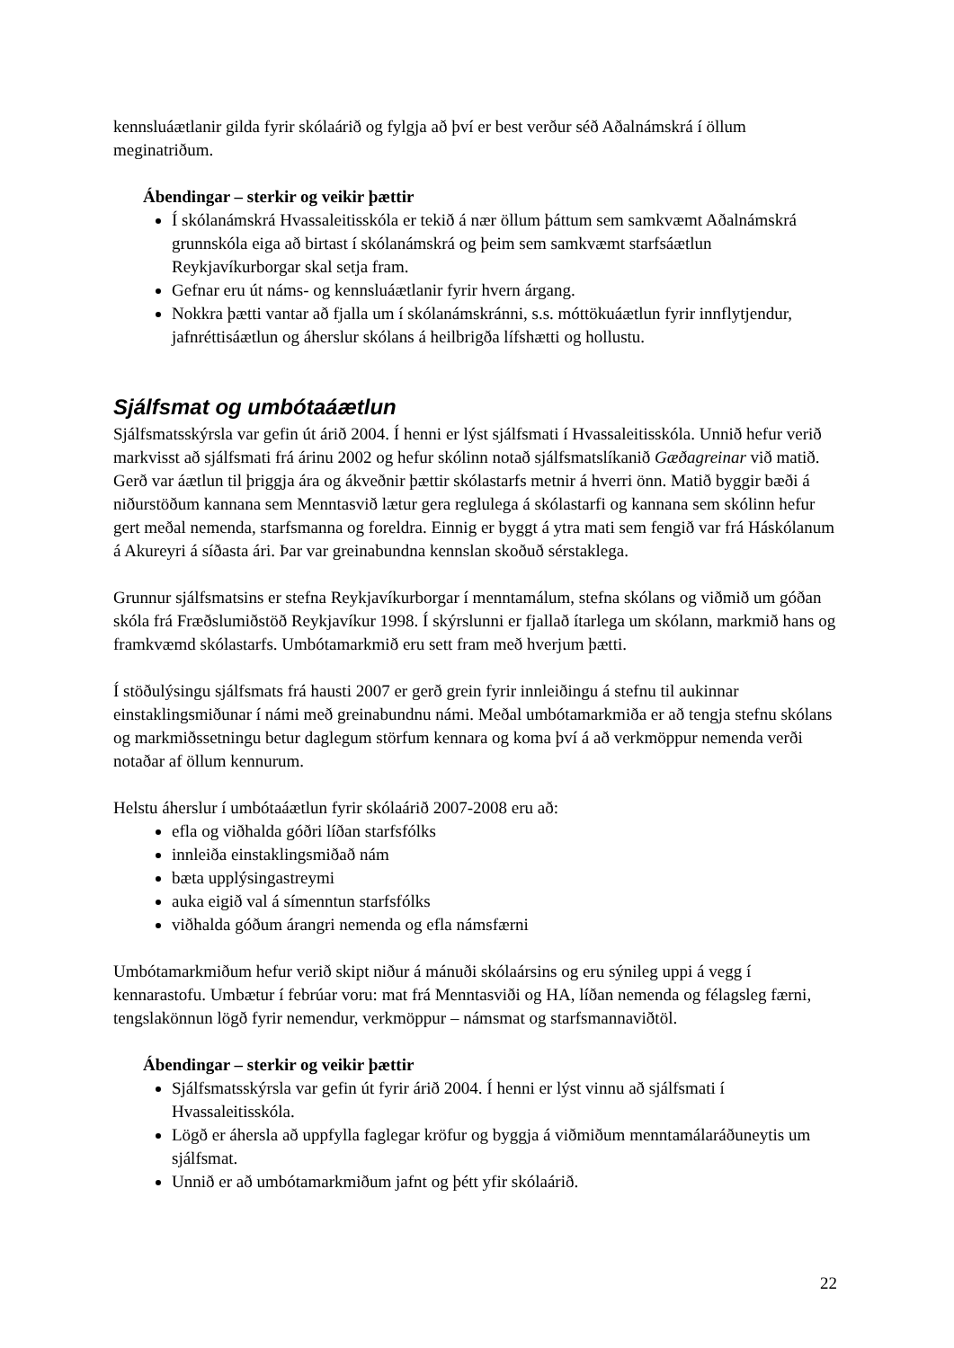kennsluáætlanir gilda fyrir skólaárið og fylgja að því er best verður séð Aðalnámskrá í öllum meginatriðum.
Ábendingar – sterkir og veikir þættir
Í skólanámskrá Hvassaleitisskóla er tekið á nær öllum þáttum sem samkvæmt Aðalnámskrá grunnskóla eiga að birtast í skólanámskrá og þeim sem samkvæmt starfsáætlun Reykjavíkurborgar skal setja fram.
Gefnar eru út náms- og kennsluáætlanir fyrir hvern árgang.
Nokkra þætti vantar að fjalla um í skólanámskránni, s.s. móttökuáætlun fyrir innflytjendur, jafnréttisáætlun og áherslur skólans á heilbrigða lífshætti og hollustu.
Sjálfsmat og umbótaáætlun
Sjálfsmatsskýrsla var gefin út árið 2004. Í henni er lýst sjálfsmati í Hvassaleitisskóla. Unnið hefur verið markvisst að sjálfsmati frá árinu 2002 og hefur skólinn notað sjálfsmatslíkanið Gæðagreinar við matið. Gerð var áætlun til þriggja ára og ákveðnir þættir skólastarfs metnir á hverri önn. Matið byggir bæði á niðurstöðum kannana sem Menntasvið lætur gera reglulega á skólastarfi og kannana sem skólinn hefur gert meðal nemenda, starfsmanna og foreldra. Einnig er byggt á ytra mati sem fengið var frá Háskólanum á Akureyri á síðasta ári. Þar var greinabundna kennslan skoðuð sérstaklega.
Grunnur sjálfsmatsins er stefna Reykjavíkurborgar í menntamálum, stefna skólans og viðmið um góðan skóla frá Fræðslumiðstöð Reykjavíkur 1998. Í skýrslunni er fjallað ítarlega um skólann, markmið hans og framkvæmd skólastarfs. Umbótamarkmið eru sett fram með hverjum þætti.
Í stöðulýsingu sjálfsmats frá hausti 2007 er gerð grein fyrir innleiðingu á stefnu til aukinnar einstaklingsmiðunar í námi með greinabundnu námi. Meðal umbótamarkmiða er að tengja stefnu skólans og markmiðssetningu betur daglegum störfum kennara og koma því á að verkmöppur nemenda verði notaðar af öllum kennurum.
Helstu áherslur í umbótaáætlun fyrir skólaárið 2007-2008 eru að:
efla og viðhalda góðri líðan starfsfólks
innleiða einstaklingsmiðað nám
bæta upplýsingastreymi
auka eigið val á símenntun starfsfólks
viðhalda góðum árangri nemenda og efla námsfærni
Umbótamarkmiðum hefur verið skipt niður á mánuði skólaársins og eru sýnileg uppi á vegg í kennarastofu. Umbætur í febrúar voru: mat frá Menntasviði og HA, líðan nemenda og félagsleg færni, tengslakönnun lögð fyrir nemendur, verkmöppur – námsmat og starfsmannaviðtöl.
Ábendingar – sterkir og veikir þættir
Sjálfsmatsskýrsla var gefin út fyrir árið 2004. Í henni er lýst vinnu að sjálfsmati í Hvassaleitisskóla.
Lögð er áhersla að uppfylla faglegar kröfur og byggja á viðmiðum menntamálaráðuneytis um sjálfsmat.
Unnið er að umbótamarkmiðum jafnt og þétt yfir skólaárið.
22